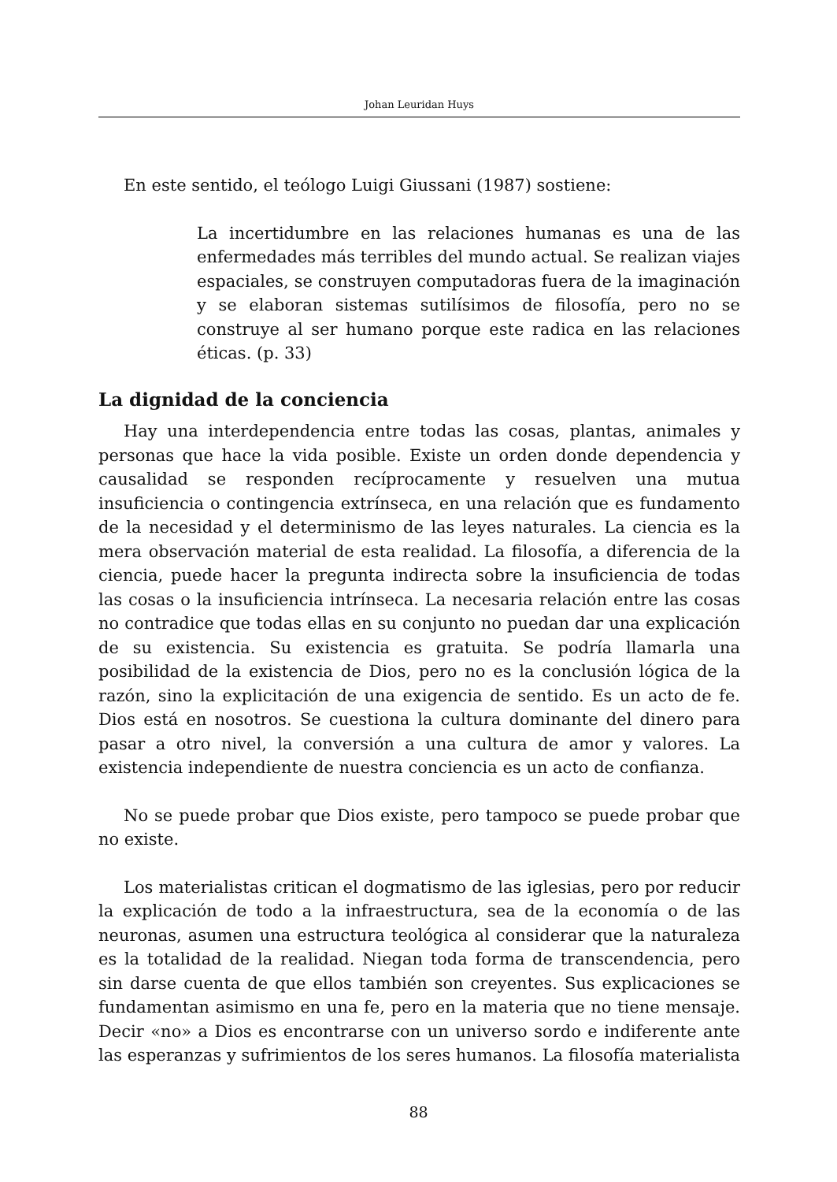Johan Leuridan Huys
En este sentido, el teólogo Luigi Giussani (1987) sostiene:
La incertidumbre en las relaciones humanas es una de las enfermedades más terribles del mundo actual. Se realizan viajes espaciales, se construyen computadoras fuera de la imaginación y se elaboran sistemas sutilísimos de filosofía, pero no se construye al ser humano porque este radica en las relaciones éticas. (p. 33)
La dignidad de la conciencia
Hay una interdependencia entre todas las cosas, plantas, animales y personas que hace la vida posible. Existe un orden donde dependencia y causalidad se responden recíprocamente y resuelven una mutua insuficiencia o contingencia extrínseca, en una relación que es fundamento de la necesidad y el determinismo de las leyes naturales. La ciencia es la mera observación material de esta realidad. La filosofía, a diferencia de la ciencia, puede hacer la pregunta indirecta sobre la insuficiencia de todas las cosas o la insuficiencia intrínseca. La necesaria relación entre las cosas no contradice que todas ellas en su conjunto no puedan dar una explicación de su existencia. Su existencia es gratuita. Se podría llamarla una posibilidad de la existencia de Dios, pero no es la conclusión lógica de la razón, sino la explicitación de una exigencia de sentido. Es un acto de fe. Dios está en nosotros. Se cuestiona la cultura dominante del dinero para pasar a otro nivel, la conversión a una cultura de amor y valores. La existencia independiente de nuestra conciencia es un acto de confianza.
No se puede probar que Dios existe, pero tampoco se puede probar que no existe.
Los materialistas critican el dogmatismo de las iglesias, pero por reducir la explicación de todo a la infraestructura, sea de la economía o de las neuronas, asumen una estructura teológica al considerar que la naturaleza es la totalidad de la realidad. Niegan toda forma de transcendencia, pero sin darse cuenta de que ellos también son creyentes. Sus explicaciones se fundamentan asimismo en una fe, pero en la materia que no tiene mensaje. Decir «no» a Dios es encontrarse con un universo sordo e indiferente ante las esperanzas y sufrimientos de los seres humanos. La filosofía materialista
88